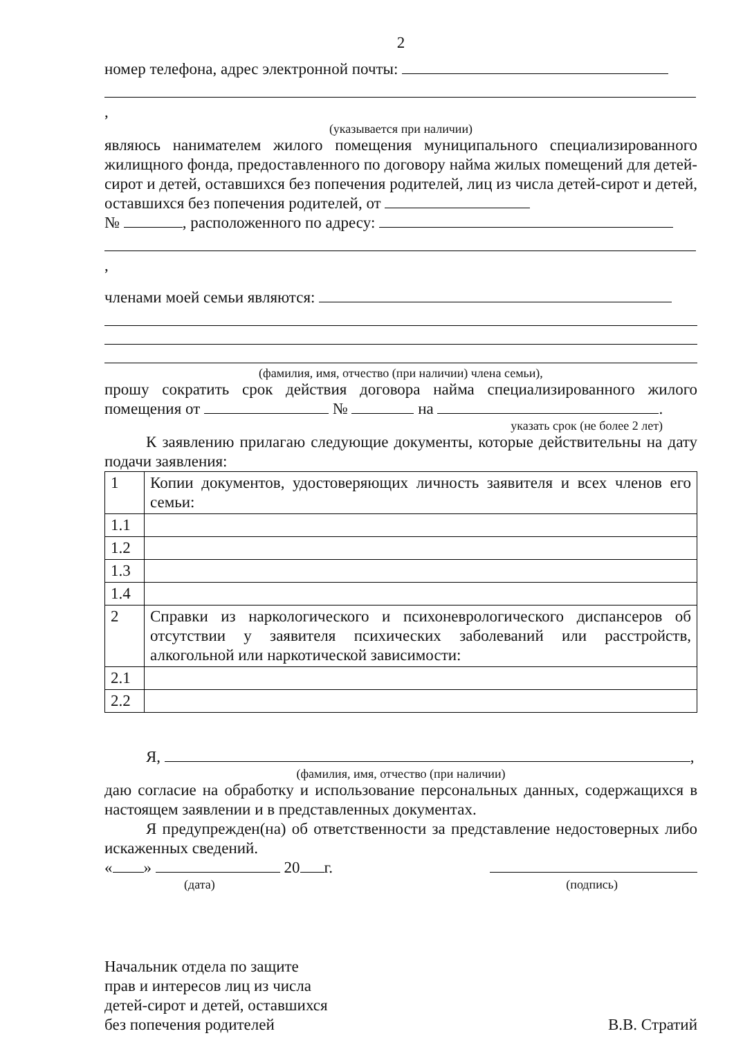2
номер телефона, адрес электронной почты:
,
(указывается при наличии)
являюсь нанимателем жилого помещения муниципального специализированного жилищного фонда, предоставленного по договору найма жилых помещений для детей-сирот и детей, оставшихся без попечения родителей, лиц из числа детей-сирот и детей, оставшихся без попечения родителей, от
№ , расположенного по адресу:
,
членами моей семьи являются:
(фамилия, имя, отчество (при наличии) члена семьи),
прошу сократить срок действия договора найма специализированного жилого помещения от № на .
указать срок (не более 2 лет)
К заявлению прилагаю следующие документы, которые действительны на дату подачи заявления:
| 1 | Копии документов, удостоверяющих личность заявителя и всех членов его семьи: |
| 1.1 | |
| 1.2 | |
| 1.3 | |
| 1.4 | |
| 2 | Справки из наркологического и психоневрологического диспансеров об отсутствии у заявителя психических заболеваний или расстройств, алкогольной или наркотической зависимости: |
| 2.1 | |
| 2.2 | |
Я, ,
(фамилия, имя, отчество (при наличии)
даю согласие на обработку и использование персональных данных, содержащихся в настоящем заявлении и в представленных документах.
Я предупрежден(на) об ответственности за представление недостоверных либо искаженных сведений.
« » 20 г.
(дата) (подпись)
Начальник отдела по защите
прав и интересов лиц из числа
детей-сирот и детей, оставшихся
без попечения родителей
В.В. Стратий